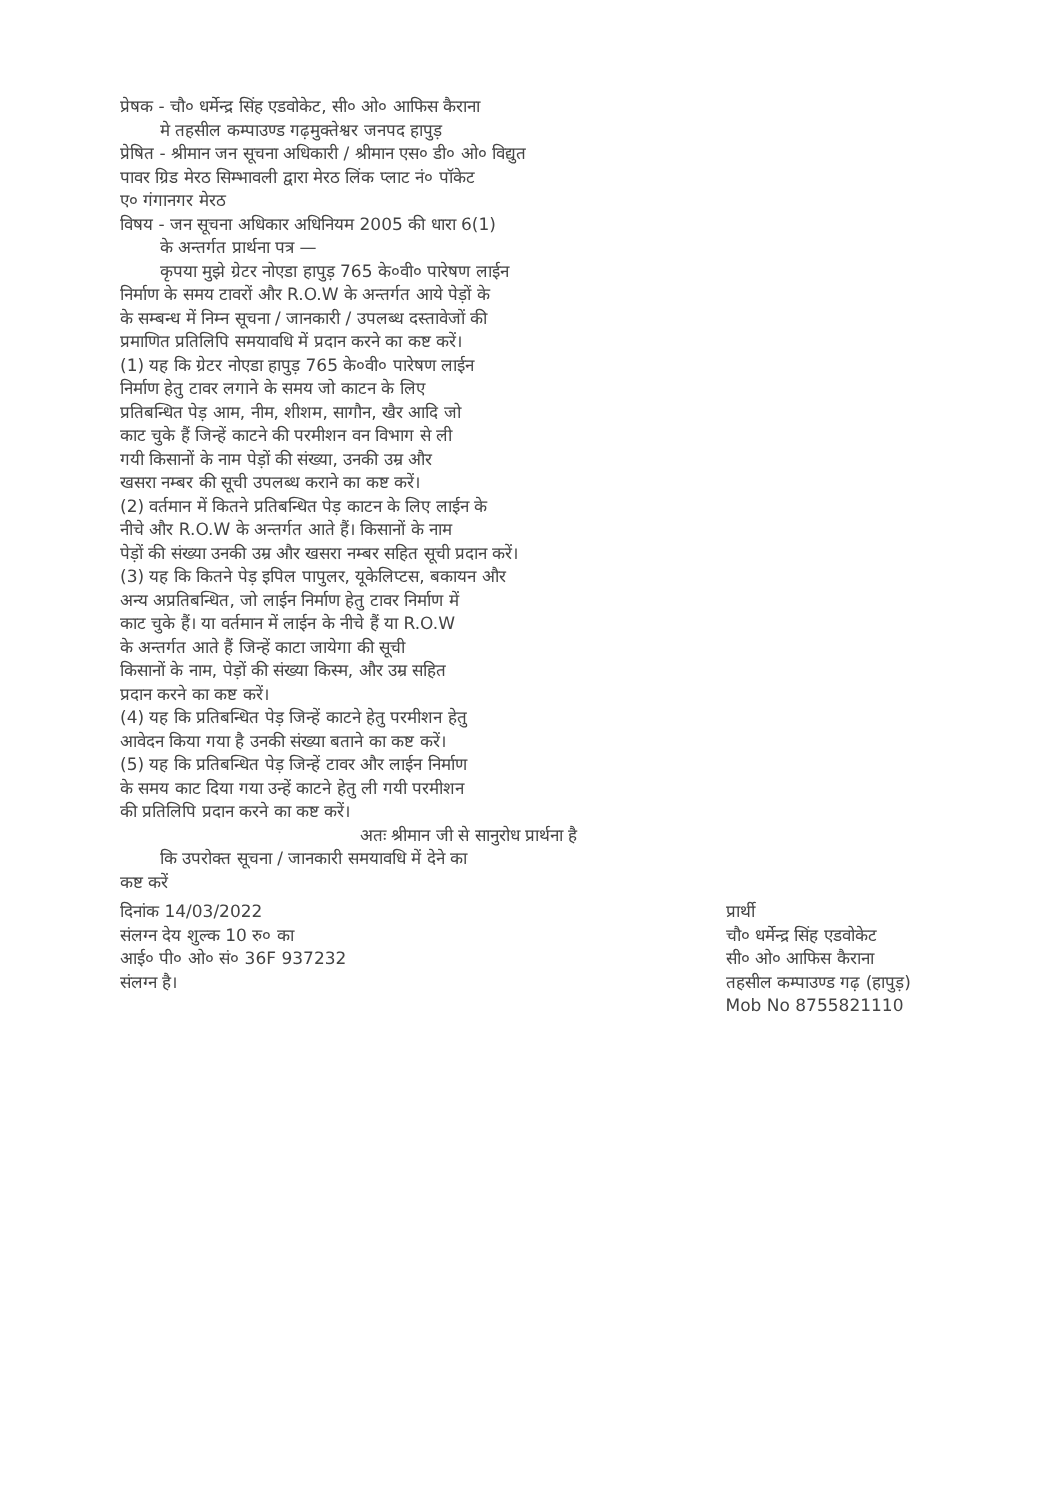प्रेषक - चौ० धर्मेन्द्र सिंह एडवोकेट, सी० ओ० आफिस कैराना
मे तहसील कम्पाउण्ड गढ़मुक्तेश्वर जनपद हापुड़
प्रेषित - श्रीमान जन सूचना अधिकारी / श्रीमान एस० डी० ओ० विद्युत
पावर ग्रिड मेरठ सिम्भावली द्वारा मेरठ लिंक प्लाट नं० पॉकेट
ए० गंगानगर मेरठ
विषय - जन सूचना अधिकार अधिनियम 2005 की धारा 6(1)
के अन्तर्गत प्रार्थना पत्र —
कृपया मुझे ग्रेटर नोएडा हापुड़ 765 के०वी० पारेषण लाईन
निर्माण के समय टावरों और R.O.W के अन्तर्गत आये पेड़ों के
के सम्बन्ध में निम्न सूचना / जानकारी / उपलब्ध दस्तावेजों की
प्रमाणित प्रतिलिपि समयावधि में प्रदान करने का कष्ट करें।
(1) यह कि ग्रेटर नोएडा हापुड़ 765 के०वी० पारेषण लाईन
निर्माण हेतु टावर लगाने के समय जो काटन के लिए
प्रतिबन्धित पेड़ आम, नीम, शीशम, सागौन, खैर आदि जो
काट चुके हैं जिन्हें काटने की परमीशन वन विभाग से ली
गयी किसानों के नाम पेड़ों की संख्या, उनकी उम्र और
खसरा नम्बर की सूची उपलब्ध कराने का कष्ट करें।
(2) वर्तमान में कितने प्रतिबन्धित पेड़ काटन के लिए लाईन के
नीचे और R.O.W के अन्तर्गत आते हैं। किसानों के नाम
पेड़ों की संख्या उनकी उम्र और खसरा नम्बर सहित सूची प्रदान करें।
(3) यह कि कितने पेड़ इपिल पापुलर, यूकेलिप्टस, बकायन और
अन्य अप्रतिबन्धित, जो लाईन निर्माण हेतु टावर निर्माण में
काट चुके हैं। या वर्तमान में लाईन के नीचे हैं या R.O.W
के अन्तर्गत आते हैं जिन्हें काटा जायेगा की सूची
किसानों के नाम, पेड़ों की संख्या किस्म, और उम्र सहित
प्रदान करने का कष्ट करें।
(4) यह कि प्रतिबन्धित पेड़ जिन्हें काटने हेतु परमीशन हेतु
आवेदन किया गया है उनकी संख्या बताने का कष्ट करें।
(5) यह कि प्रतिबन्धित पेड़ जिन्हें टावर और लाईन निर्माण
के समय काट दिया गया उन्हें काटने हेतु ली गयी परमीशन
की प्रतिलिपि प्रदान करने का कष्ट करें।
अतः श्रीमान जी से सानुरोध प्रार्थना है
कि उपरोक्त सूचना / जानकारी समयावधि में देने का
कष्ट करें
दिनांक 14/03/2022
संलग्न देय शुल्क 10 रु० का
आई० पी० ओ० सं० 36F 937232
संलग्न है।
प्रार्थी
चौ० धर्मेन्द्र सिंह एडवोकेट
सी० ओ० आफिस कैराना
तहसील कम्पाउण्ड गढ़ (हापुड़)
Mob No 8755821110